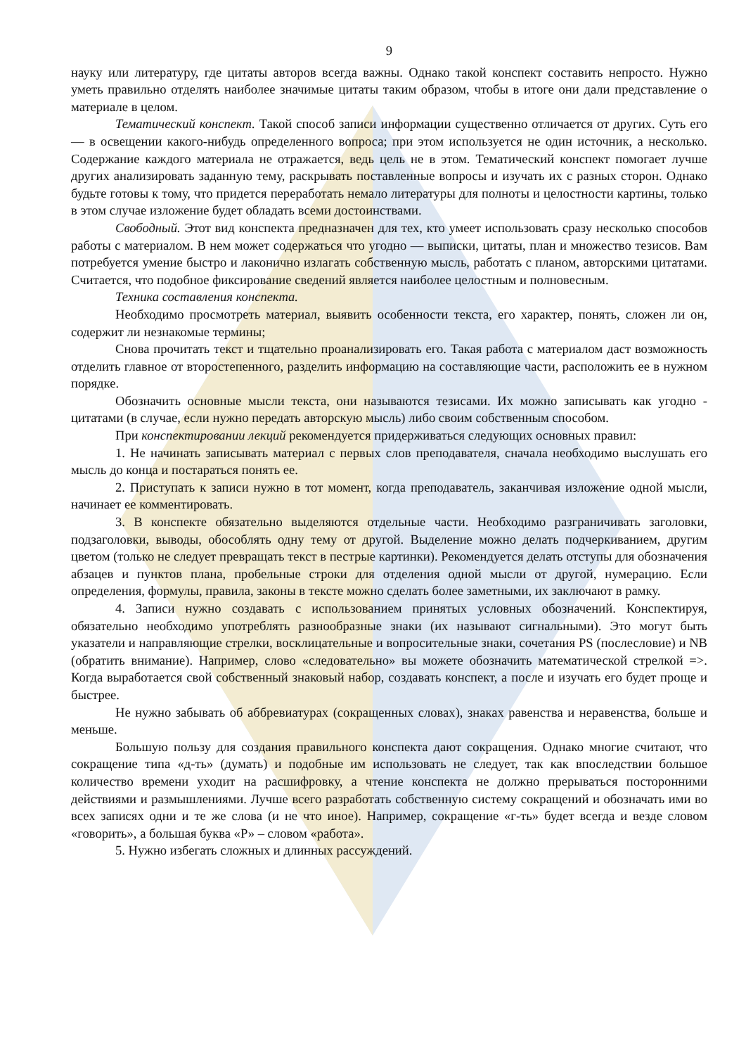9
науку или литературу, где цитаты авторов всегда важны. Однако такой конспект составить непросто. Нужно уметь правильно отделять наиболее значимые цитаты таким образом, чтобы в итоге они дали представление о материале в целом.
Тематический конспект. Такой способ записи информации существенно отличается от других. Суть его — в освещении какого-нибудь определенного вопроса; при этом используется не один источник, а несколько. Содержание каждого материала не отражается, ведь цель не в этом. Тематический конспект помогает лучше других анализировать заданную тему, раскрывать поставленные вопросы и изучать их с разных сторон. Однако будьте готовы к тому, что придется переработать немало литературы для полноты и целостности картины, только в этом случае изложение будет обладать всеми достоинствами.
Свободный. Этот вид конспекта предназначен для тех, кто умеет использовать сразу несколько способов работы с материалом. В нем может содержаться что угодно — выписки, цитаты, план и множество тезисов. Вам потребуется умение быстро и лаконично излагать собственную мысль, работать с планом, авторскими цитатами. Считается, что подобное фиксирование сведений является наиболее целостным и полновесным.
Техника составления конспекта.
Необходимо просмотреть материал, выявить особенности текста, его характер, понять, сложен ли он, содержит ли незнакомые термины;
Снова прочитать текст и тщательно проанализировать его. Такая работа с материалом даст возможность отделить главное от второстепенного, разделить информацию на составляющие части, расположить ее в нужном порядке.
Обозначить основные мысли текста, они называются тезисами. Их можно записывать как угодно - цитатами (в случае, если нужно передать авторскую мысль) либо своим собственным способом.
При конспектировании лекций рекомендуется придерживаться следующих основных правил:
1. Не начинать записывать материал с первых слов преподавателя, сначала необходимо выслушать его мысль до конца и постараться понять ее.
2. Приступать к записи нужно в тот момент, когда преподаватель, заканчивая изложение одной мысли, начинает ее комментировать.
3. В конспекте обязательно выделяются отдельные части. Необходимо разграничивать заголовки, подзаголовки, выводы, обособлять одну тему от другой. Выделение можно делать подчеркиванием, другим цветом (только не следует превращать текст в пестрые картинки). Рекомендуется делать отступы для обозначения абзацев и пунктов плана, пробельные строки для отделения одной мысли от другой, нумерацию. Если определения, формулы, правила, законы в тексте можно сделать более заметными, их заключают в рамку.
4. Записи нужно создавать с использованием принятых условных обозначений. Конспектируя, обязательно необходимо употреблять разнообразные знаки (их называют сигнальными). Это могут быть указатели и направляющие стрелки, восклицательные и вопросительные знаки, сочетания PS (послесловие) и NB (обратить внимание). Например, слово «следовательно» вы можете обозначить математической стрелкой =>. Когда выработается свой собственный знаковый набор, создавать конспект, а после и изучать его будет проще и быстрее.
Не нужно забывать об аббревиатурах (сокращенных словах), знаках равенства и неравенства, больше и меньше.
Большую пользу для создания правильного конспекта дают сокращения. Однако многие считают, что сокращение типа «д-ть» (думать) и подобные им использовать не следует, так как впоследствии большое количество времени уходит на расшифровку, а чтение конспекта не должно прерываться посторонними действиями и размышлениями. Лучше всего разработать собственную систему сокращений и обозначать ими во всех записях одни и те же слова (и не что иное). Например, сокращение «г-ть» будет всегда и везде словом «говорить», а большая буква «Р» – словом «работа».
5. Нужно избегать сложных и длинных рассуждений.